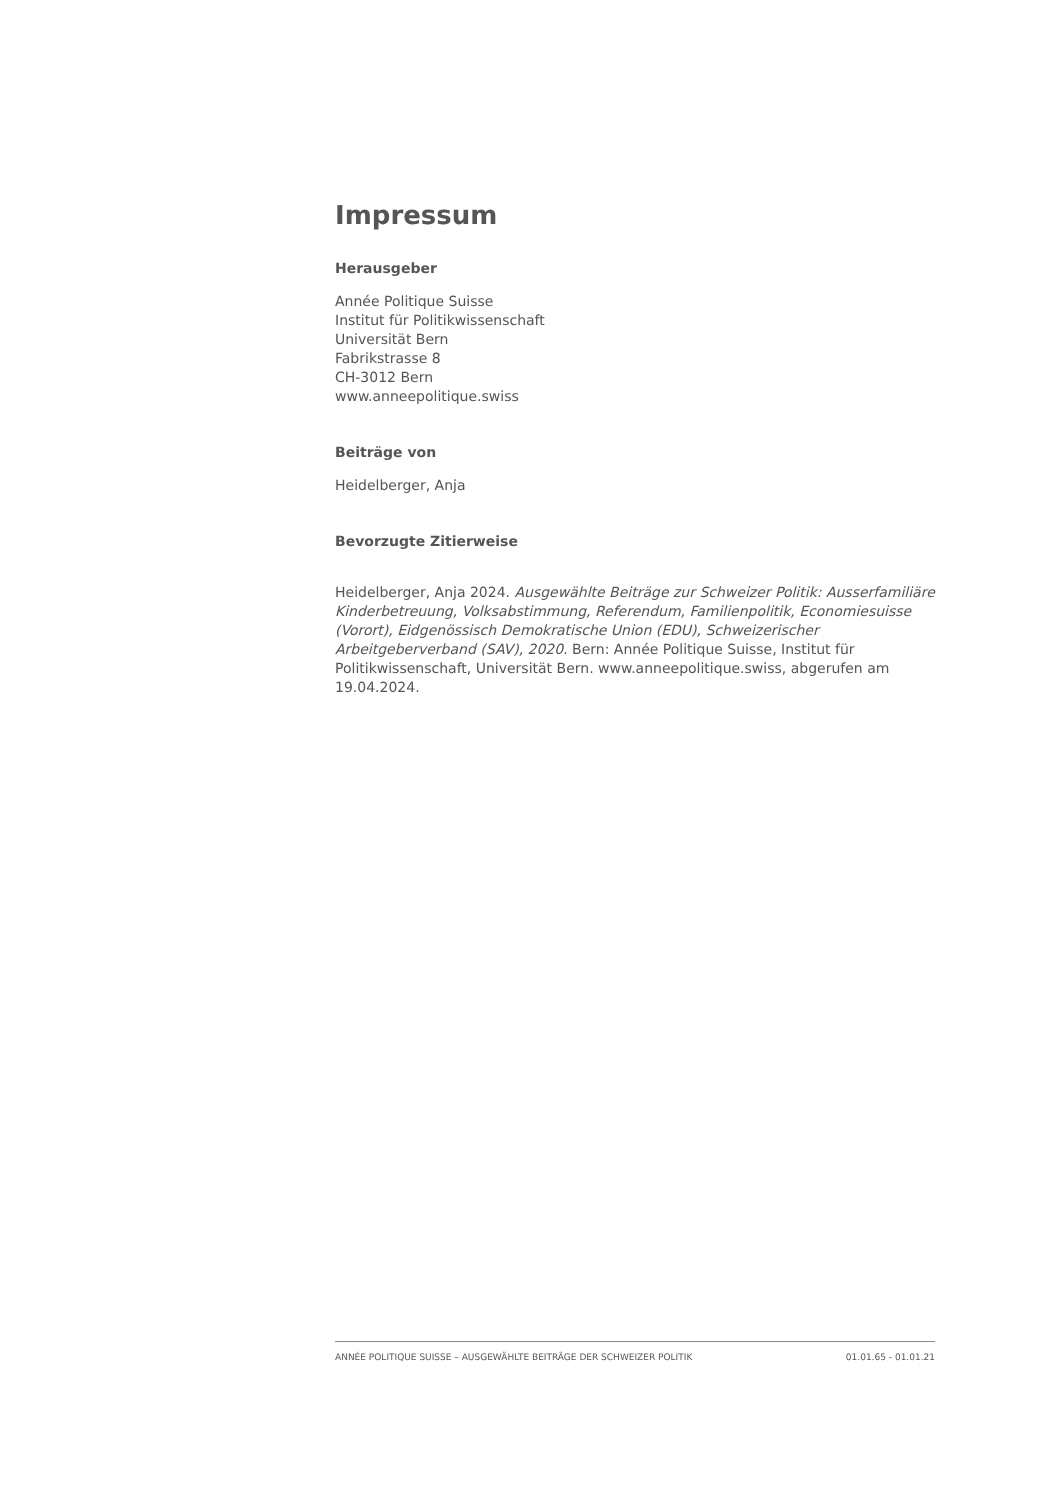Impressum
Herausgeber
Année Politique Suisse
Institut für Politikwissenschaft
Universität Bern
Fabrikstrasse 8
CH-3012 Bern
www.anneepolitique.swiss
Beiträge von
Heidelberger, Anja
Bevorzugte Zitierweise
Heidelberger, Anja 2024. Ausgewählte Beiträge zur Schweizer Politik: Ausserfamiliäre Kinderbetreuung, Volksabstimmung, Referendum, Familienpolitik, Economiesuisse (Vorort), Eidgenössisch Demokratische Union (EDU), Schweizerischer Arbeitgeberverband (SAV), 2020. Bern: Année Politique Suisse, Institut für Politikwissenschaft, Universität Bern. www.anneepolitique.swiss, abgerufen am 19.04.2024.
ANNÉE POLITIQUE SUISSE – AUSGEWÄHLTE BEITRÄGE DER SCHWEIZER POLITIK 01.01.65 - 01.01.21